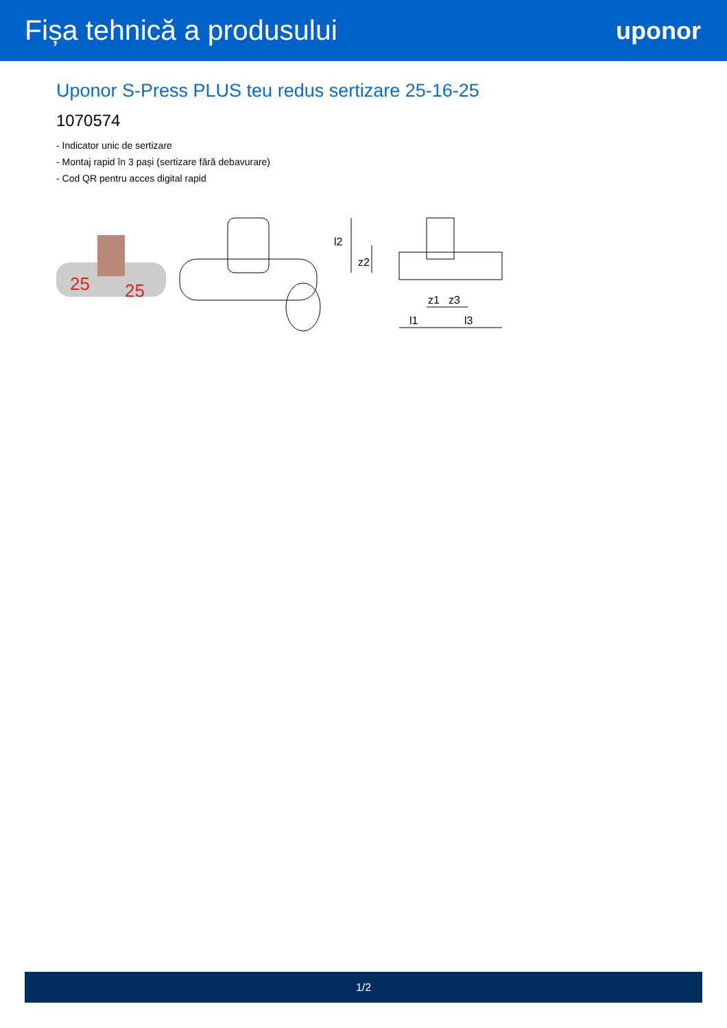Fișa tehnică a produsului uponor
Uponor S-Press PLUS teu redus sertizare 25-16-25
1070574
- Indicator unic de sertizare
- Montaj rapid în 3 pași (sertizare fără debavurare)
- Cod QR pentru acces digital rapid
25
25
l2
z2
z1
z3
l1
l3
1/2